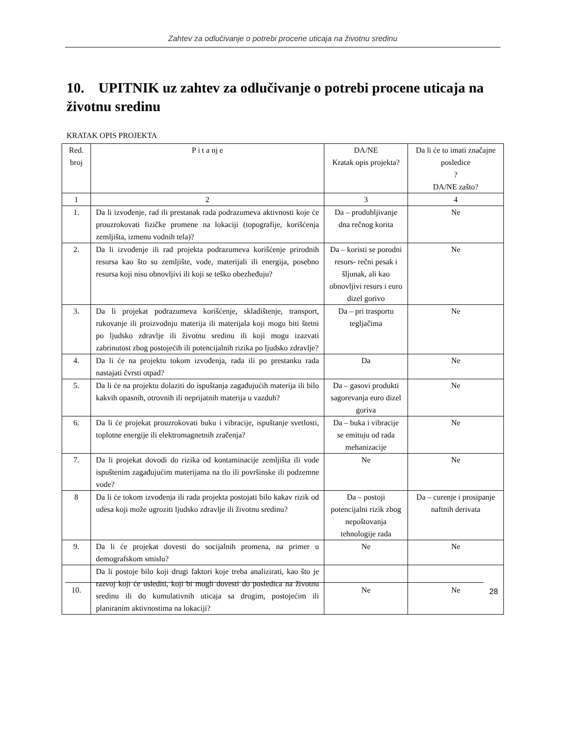Zahtev za odlučivanje o potrebi procene uticaja na životnu sredinu
10. UPITNIK uz zahtev za odlučivanje o potrebi procene uticaja na životnu sredinu
KRATAK OPIS PROJEKTA
| Red. broj | P i t a nj e | DA/NE Kratak opis projekta? | Da li će to imati značajne posledice ? DA/NE zašto? |
| --- | --- | --- | --- |
| 1 | 2 | 3 | 4 |
| 1. | Da li izvođenje, rad ili prestanak rada podrazumeva aktivnosti koje će prouzrokovati fizičke promene na lokaciji (topografije, korišćenja zemljišta, izmenu vodnih tela)? | Da – produbljivanje dna rečnog korita | Ne |
| 2. | Da li izvođenje ili rad projekta podrazumeva korišćenje prirodnih resursa kao što su zemljište, vode, materijali ili energija, posebno resursa koji nisu obnovljivi ili koji se teško obezbeđuju? | Da – koristi se porodni resurs- rečni pesak i šljunak, ali kao obnovljivi resurs i euro dizel gorivo | Ne |
| 3. | Da li projekat podrazumeva korišćenje, skladištenje, transport, rukovanje ili proizvodnju materija ili materijala koji mogu biti štetni po ljudsko zdravlje ili životnu sredinu ili koji mogu izazvati zabrinutost zbog postojećih ili potencijalnih rizika po ljudsko zdravlje? | Da – pri trasportu tegljačima | Ne |
| 4. | Da li će na projektu tokom izvođenja, rada ili po prestanku rada nastajati čvrsti otpad? | Da | Ne |
| 5. | Da li će na projektu dolaziti do ispuštanja zagađujućih materija ili bilo kakvih opasnih, otrovnih ili neprijatnih materija u vazduh? | Da – gasovi produkti sagorevanja euro dizel goriva | Ne |
| 6. | Da li će projekat prouzrokovati buku i vibracije, ispuštanje svetlosti, toplotne energije ili elektromagnetnih zračenja? | Da – buka i vibracije se emituju od rada mehanizacije | Ne |
| 7. | Da li projekat dovodi do rizika od kontaminacije zemljišta ili vode ispuštenim zagađujućim materijama na tlo ili površinske ili podzemne vode? | Ne | Ne |
| 8 | Da li će tokom izvođenja ili rada projekta postojati bilo kakav rizik od udesa koji može ugroziti ljudsko zdravlje ili životnu sredinu? | Da – postoji potencijalni rizik zbog nepoštovanja tehnologije rada | Da – curenje i prosipanje naftnih derivata |
| 9. | Da li će projekat dovesti do socijalnih promena, na primer u demografskom smislu? | Ne | Ne |
| 10. | Da li postoje bilo koji drugi faktori koje treba analizirati, kao što je razvoj koji će uslediti, koji bi mogli dovesti do posledica na životnu sredinu ili do kumulativnih uticaja sa drugim, postojećim ili planiranim aktivnostima na lokaciji? | Ne | Ne |
28